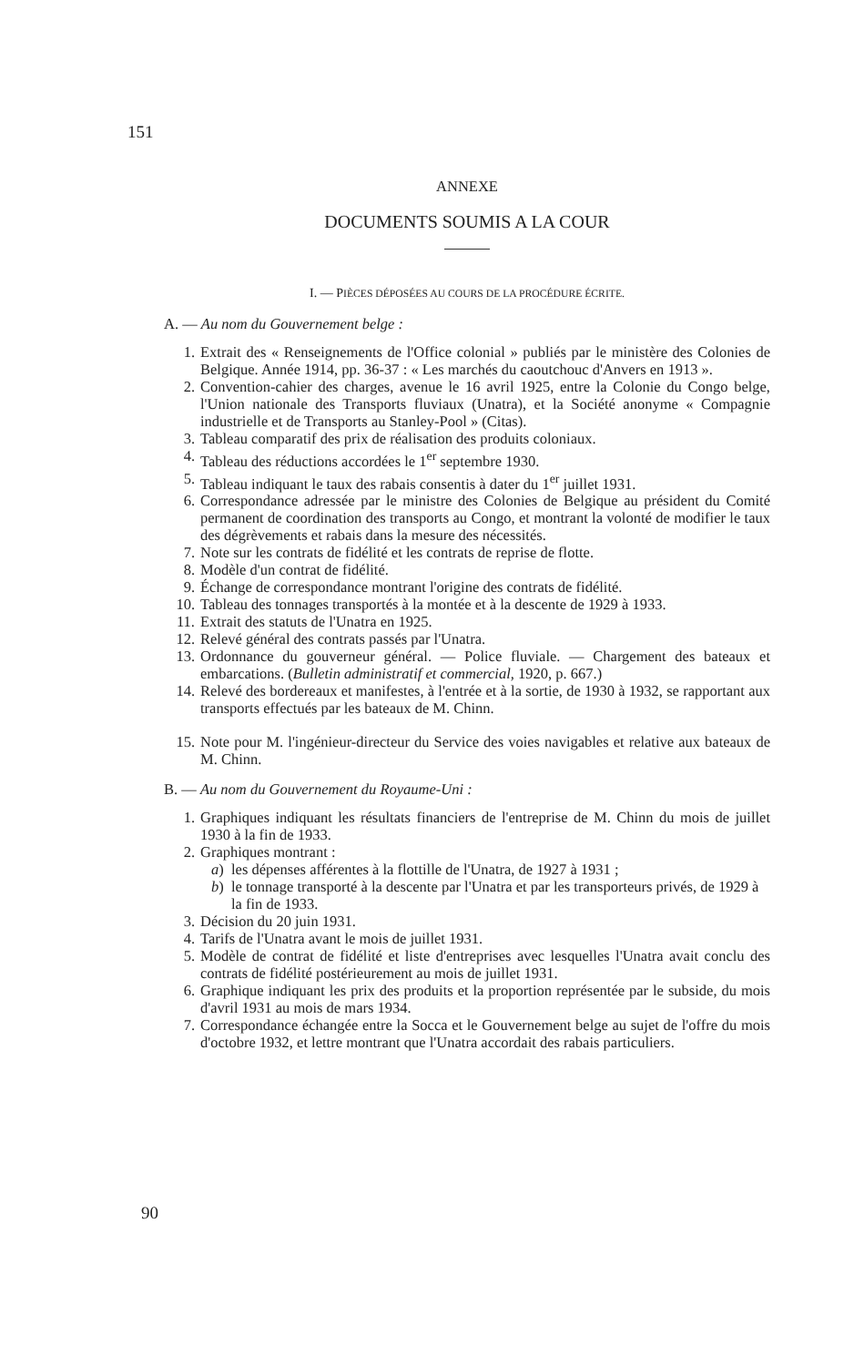151
ANNEXE
DOCUMENTS SOUMIS A LA COUR
I. — PIÈCES DÉPOSÉES AU COURS DE LA PROCÉDURE ÉCRITE.
A. — Au nom du Gouvernement belge :
1. Extrait des « Renseignements de l'Office colonial » publiés par le ministère des Colonies de Belgique. Année 1914, pp. 36-37 : « Les marchés du caoutchouc d'Anvers en 1913 ».
2. Convention-cahier des charges, avenue le 16 avril 1925, entre la Colonie du Congo belge, l'Union nationale des Transports fluviaux (Unatra), et la Société anonyme « Compagnie industrielle et de Transports au Stanley-Pool » (Citas).
3. Tableau comparatif des prix de réalisation des produits coloniaux.
4. Tableau des réductions accordées le 1<sup>er</sup> septembre 1930.
5. Tableau indiquant le taux des rabais consentis à dater du 1<sup>er</sup> juillet 1931.
6. Correspondance adressée par le ministre des Colonies de Belgique au président du Comité permanent de coordination des transports au Congo, et montrant la volonté de modifier le taux des dégrèvements et rabais dans la mesure des nécessités.
7. Note sur les contrats de fidélité et les contrats de reprise de flotte.
8. Modèle d'un contrat de fidélité.
9. Échange de correspondance montrant l'origine des contrats de fidélité.
10. Tableau des tonnages transportés à la montée et à la descente de 1929 à 1933.
11. Extrait des statuts de l'Unatra en 1925.
12. Relevé général des contrats passés par l'Unatra.
13. Ordonnance du gouverneur général. — Police fluviale. — Chargement des bateaux et embarcations. (Bulletin administratif et commercial, 1920, p. 667.)
14. Relevé des bordereaux et manifestes, à l'entrée et à la sortie, de 1930 à 1932, se rapportant aux transports effectués par les bateaux de M. Chinn.
15. Note pour M. l'ingénieur-directeur du Service des voies navigables et relative aux bateaux de M. Chinn.
B. — Au nom du Gouvernement du Royaume-Uni :
1. Graphiques indiquant les résultats financiers de l'entreprise de M. Chinn du mois de juillet 1930 à la fin de 1933.
2. Graphiques montrant :
a) les dépenses afférentes à la flottille de l'Unatra, de 1927 à 1931 ;
b) le tonnage transporté à la descente par l'Unatra et par les transporteurs privés, de 1929 à la fin de 1933.
3. Décision du 20 juin 1931.
4. Tarifs de l'Unatra avant le mois de juillet 1931.
5. Modèle de contrat de fidélité et liste d'entreprises avec lesquelles l'Unatra avait conclu des contrats de fidélité postérieurement au mois de juillet 1931.
6. Graphique indiquant les prix des produits et la proportion représentée par le subside, du mois d'avril 1931 au mois de mars 1934.
7. Correspondance échangée entre la Socca et le Gouvernement belge au sujet de l'offre du mois d'octobre 1932, et lettre montrant que l'Unatra accordait des rabais particuliers.
90